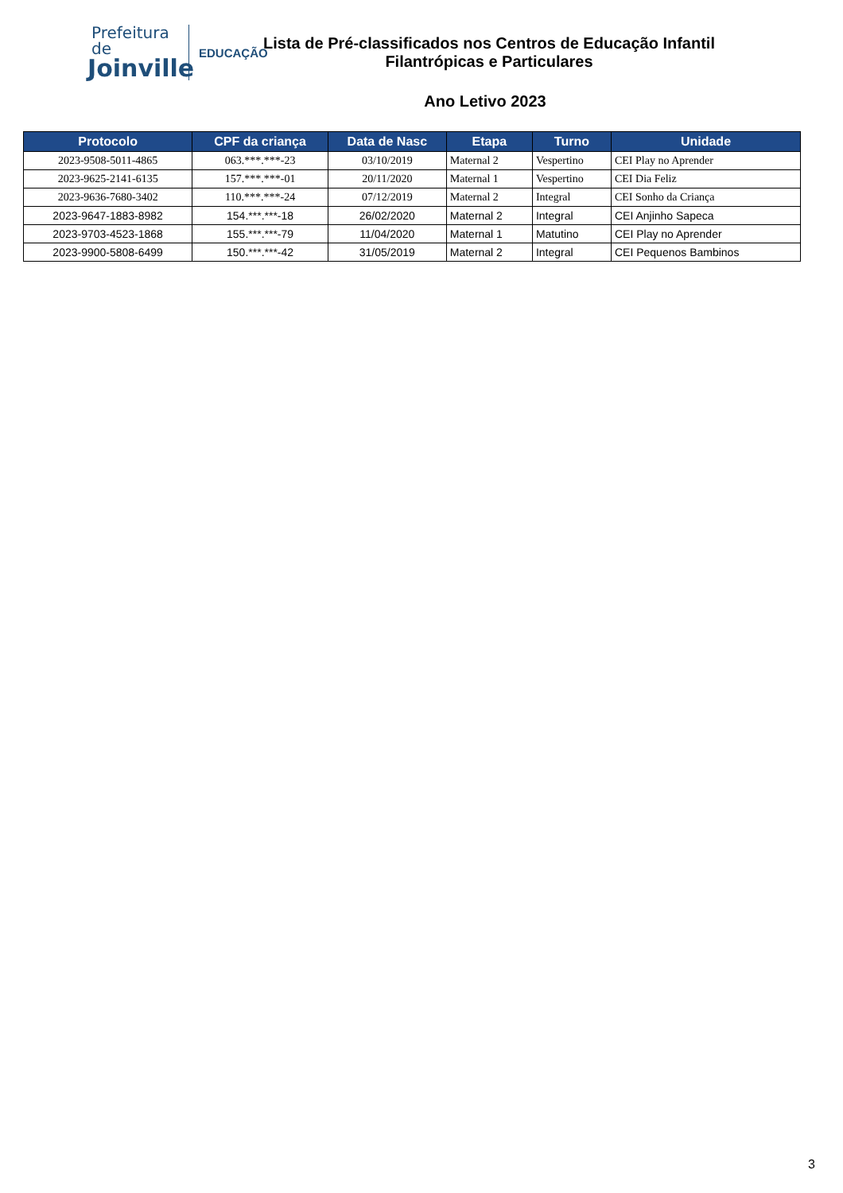Prefeitura de
Joinville
EDUCAÇÃO
Lista de Pré-classificados nos Centros de Educação Infantil
Filantrópicas e Particulares
Ano Letivo 2023
| Protocolo | CPF da criança | Data de Nasc | Etapa | Turno | Unidade |
| --- | --- | --- | --- | --- | --- |
| 2023-9508-5011-4865 | 063.***.***-23 | 03/10/2019 | Maternal 2 | Vespertino | CEI Play no Aprender |
| 2023-9625-2141-6135 | 157.***.***-01 | 20/11/2020 | Maternal 1 | Vespertino | CEI Dia Feliz |
| 2023-9636-7680-3402 | 110.***.***-24 | 07/12/2019 | Maternal 2 | Integral | CEI Sonho da Criança |
| 2023-9647-1883-8982 | 154.***.***-18 | 26/02/2020 | Maternal 2 | Integral | CEI Anjinho Sapeca |
| 2023-9703-4523-1868 | 155.***.***-79 | 11/04/2020 | Maternal 1 | Matutino | CEI Play no Aprender |
| 2023-9900-5808-6499 | 150.***.***-42 | 31/05/2019 | Maternal 2 | Integral | CEI Pequenos Bambinos |
3